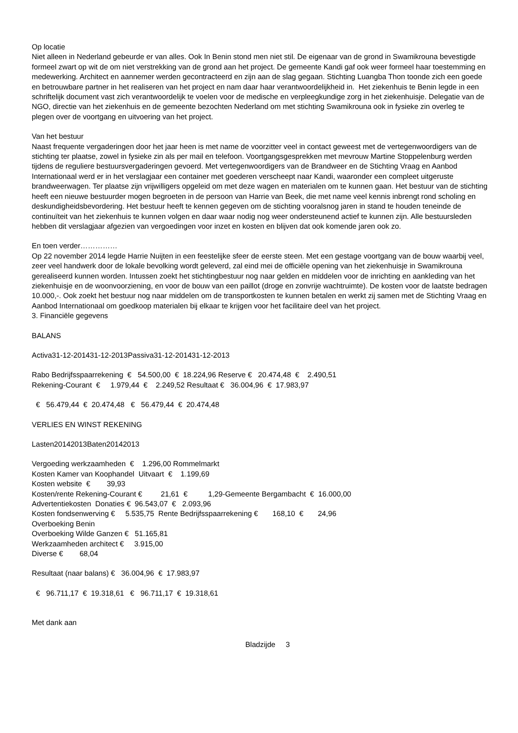Op locatie
Niet alleen in Nederland gebeurde er van alles. Ook In Benin stond men niet stil. De eigenaar van de grond in Swamikrouna bevestigde formeel zwart op wit de om niet verstrekking van de grond aan het project. De gemeente Kandi gaf ook weer formeel haar toestemming en medewerking. Architect en aannemer werden gecontracteerd en zijn aan de slag gegaan. Stichting Luangba Thon toonde zich een goede en betrouwbare partner in het realiseren van het project en nam daar haar verantwoordelijkheid in. Het ziekenhuis te Benin legde in een schriftelijk document vast zich verantwoordelijk te voelen voor de medische en verpleegkundige zorg in het ziekenhuisje. Delegatie van de NGO, directie van het ziekenhuis en de gemeente bezochten Nederland om met stichting Swamikrouna ook in fysieke zin overleg te plegen over de voortgang en uitvoering van het project.
Van het bestuur
Naast frequente vergaderingen door het jaar heen is met name de voorzitter veel in contact geweest met de vertegenwoordigers van de stichting ter plaatse, zowel in fysieke zin als per mail en telefoon. Voortgangsgesprekken met mevrouw Martine Stoppelenburg werden tijdens de reguliere bestuursvergaderingen gevoerd. Met vertegenwoordigers van de Brandweer en de Stichting Vraag en Aanbod Internationaal werd er in het verslagjaar een container met goederen verscheept naar Kandi, waaronder een compleet uitgeruste brandweerwagen. Ter plaatse zijn vrijwilligers opgeleid om met deze wagen en materialen om te kunnen gaan. Het bestuur van de stichting heeft een nieuwe bestuurder mogen begroeten in de persoon van Harrie van Beek, die met name veel kennis inbrengt rond scholing en deskundigheidsbevordering. Het bestuur heeft te kennen gegeven om de stichting vooralsnog jaren in stand te houden teneinde de continuïteit van het ziekenhuis te kunnen volgen en daar waar nodig nog weer ondersteunend actief te kunnen zijn. Alle bestuursleden hebben dit verslagjaar afgezien van vergoedingen voor inzet en kosten en blijven dat ook komende jaren ook zo.
En toen verder……………
Op 22 november 2014 legde Harrie Nuijten in een feestelijke sfeer de eerste steen. Met een gestage voortgang van de bouw waarbij veel, zeer veel handwerk door de lokale bevolking wordt geleverd, zal eind mei de officiële opening van het ziekenhuisje in Swamikrouna gerealiseerd kunnen worden. Intussen zoekt het stichtingbestuur nog naar gelden en middelen voor de inrichting en aankleding van het ziekenhuisje en de woonvoorziening, en voor de bouw van een paillot (droge en zonvrije wachtruimte). De kosten voor de laatste bedragen 10.000,-. Ook zoekt het bestuur nog naar middelen om de transportkosten te kunnen betalen en werkt zij samen met de Stichting Vraag en Aanbod Internationaal om goedkoop materialen bij elkaar te krijgen voor het facilitaire deel van het project.
3. Financiële gegevens
BALANS
Activa31-12-201431-12-2013Passiva31-12-201431-12-2013
Rabo Bedrijfsspaarrekening € 54.500,00 € 18.224,96 Reserve € 20.474,48 € 2.490,51
Rekening-Courant € 1.979,44 € 2.249,52 Resultaat € 36.004,96 € 17.983,97
€ 56.479,44 € 20.474,48 € 56.479,44 € 20.474,48
VERLIES EN WINST REKENING
Lasten20142013Baten20142013
Vergoeding werkzaamheden € 1.296,00 Rommelmarkt
Kosten Kamer van Koophandel Uitvaart € 1.199,69
Kosten website € 39,93
Kosten/rente Rekening-Courant € 21,61 € 1,29-Gemeente Bergambacht € 16.000,00
Advertentiekosten Donaties € 96.543,07 € 2.093,96
Kosten fondsenwerving € 5.535,75 Rente Bedrijfsspaarrekening € 168,10 € 24,96
Overboeking Benin
Overboeking Wilde Ganzen € 51.165,81
Werkzaamheden architect € 3.915,00
Diverse € 68,04
Resultaat (naar balans) € 36.004,96 € 17.983,97
€ 96.711,17 € 19.318,61 € 96.711,17 € 19.318,61
Met dank aan
Bladzijde 3